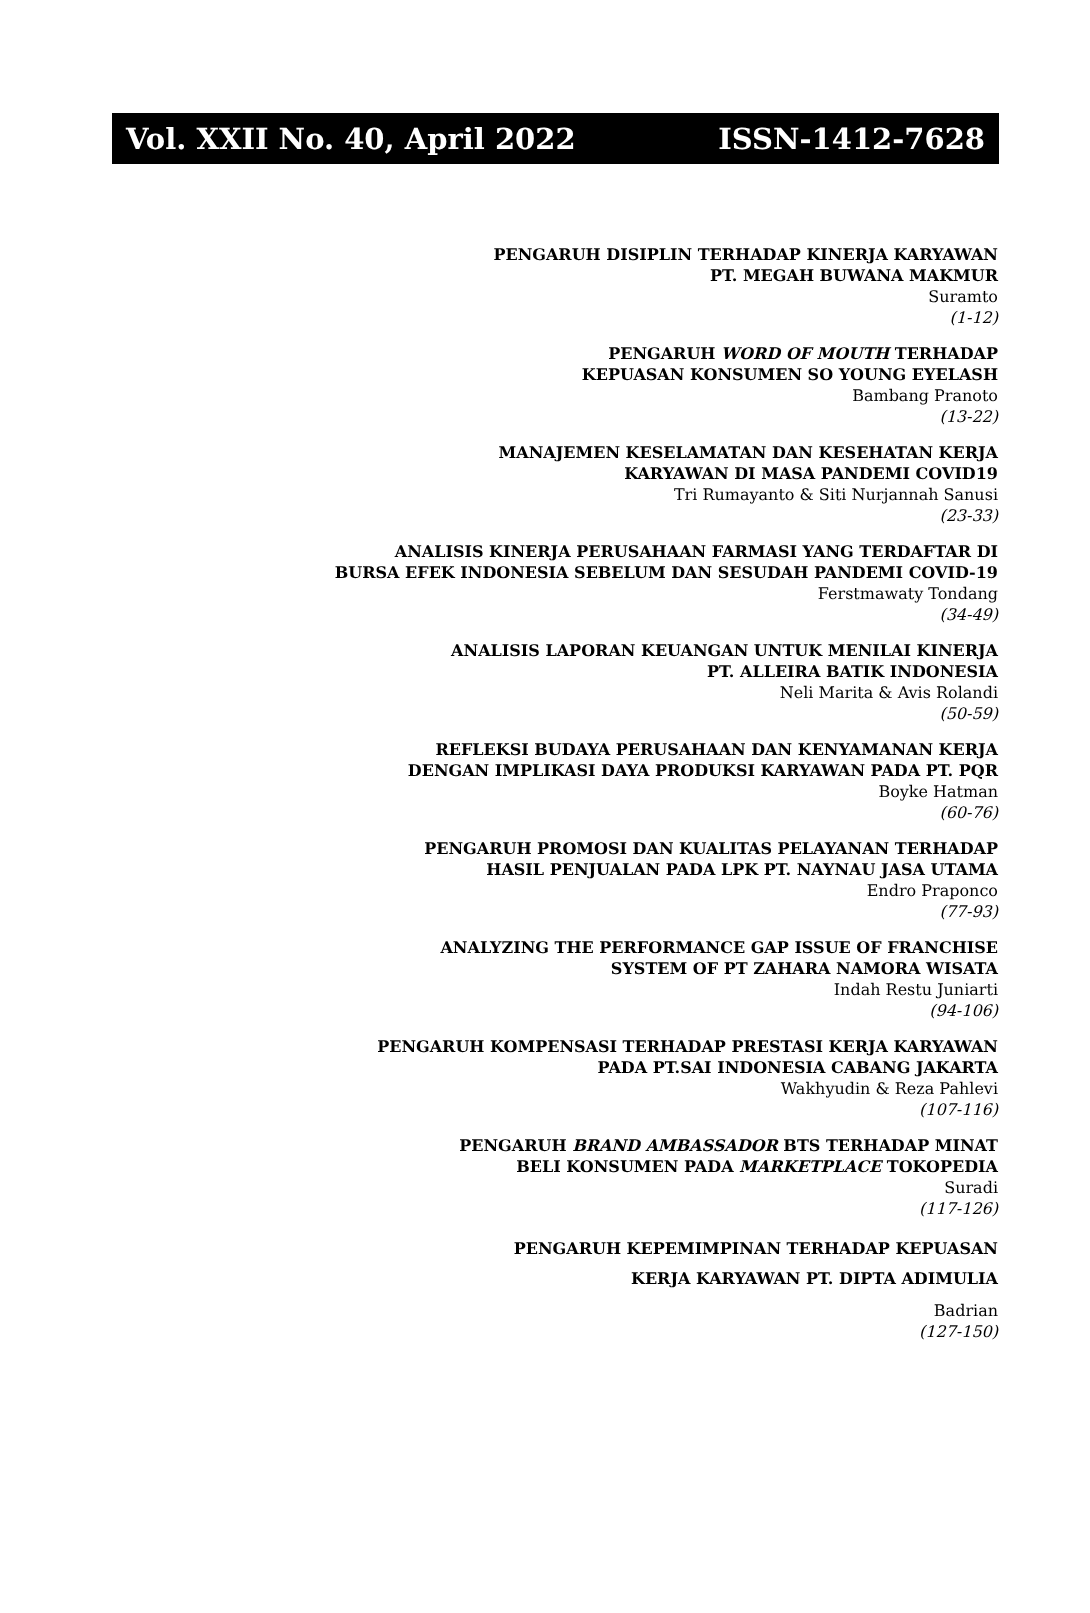Vol. XXII No. 40, April 2022 ISSN-1412-7628
PENGARUH DISIPLIN TERHADAP KINERJA KARYAWAN
PT. MEGAH BUWANA MAKMUR
Suramto
(1-12)
PENGARUH WORD OF MOUTH TERHADAP
KEPUASAN KONSUMEN SO YOUNG EYELASH
Bambang Pranoto
(13-22)
MANAJEMEN KESELAMATAN DAN KESEHATAN KERJA
KARYAWAN DI MASA PANDEMI COVID19
Tri Rumayanto & Siti Nurjannah Sanusi
(23-33)
ANALISIS KINERJA PERUSAHAAN FARMASI YANG TERDAFTAR DI
BURSA EFEK INDONESIA SEBELUM DAN SESUDAH PANDEMI COVID-19
Ferstmawaty Tondang
(34-49)
ANALISIS LAPORAN KEUANGAN UNTUK MENILAI KINERJA
PT. ALLEIRA BATIK INDONESIA
Neli Marita & Avis Rolandi
(50-59)
REFLEKSI BUDAYA PERUSAHAAN DAN KENYAMANAN KERJA
DENGAN IMPLIKASI DAYA PRODUKSI KARYAWAN PADA PT. PQR
Boyke Hatman
(60-76)
PENGARUH PROMOSI DAN KUALITAS PELAYANAN TERHADAP
HASIL PENJUALAN PADA LPK PT. NAYNAU JASA UTAMA
Endro Praponco
(77-93)
ANALYZING THE PERFORMANCE GAP ISSUE OF FRANCHISE
SYSTEM OF PT ZAHARA NAMORA WISATA
Indah Restu Juniarti
(94-106)
PENGARUH KOMPENSASI TERHADAP PRESTASI KERJA KARYAWAN
PADA PT.SAI INDONESIA CABANG JAKARTA
Wakhyudin & Reza Pahlevi
(107-116)
PENGARUH BRAND AMBASSADOR BTS TERHADAP MINAT
BELI KONSUMEN PADA MARKETPLACE TOKOPEDIA
Suradi
(117-126)
PENGARUH KEPEMIMPINAN TERHADAP KEPUASAN
KERJA KARYAWAN PT. DIPTA ADIMULIA
Badrian
(127-150)